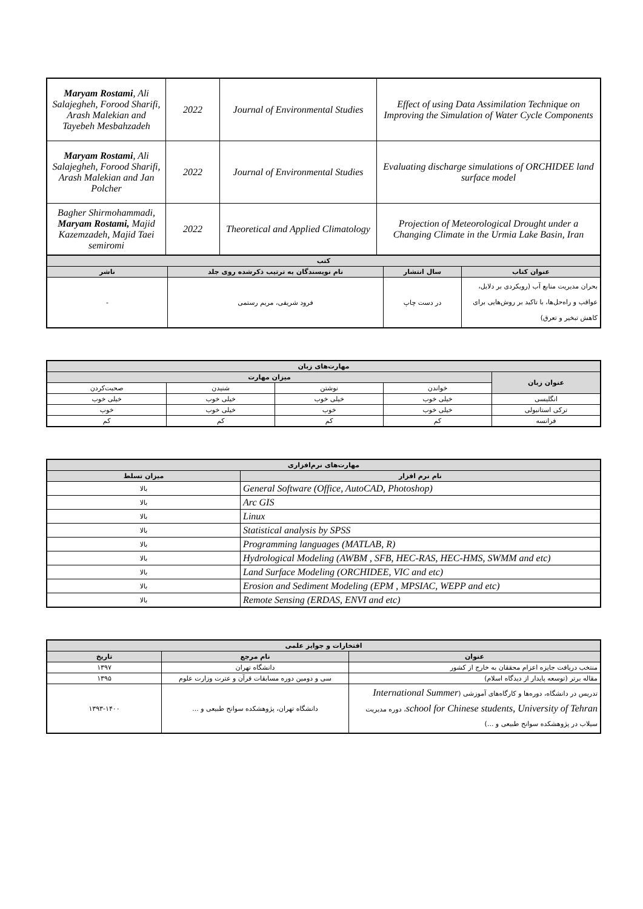| Effect of using Data Assimilation Technique on Improving the Simulation of Water Cycle Components | Journal of Environmental Studies | 2022 | Maryam Rostami , Ali Salajegheh, Forood Sharifi, Arash Malekian and Tayebeh Mesbahzadeh |
| Evaluating discharge simulations of ORCHIDEE land surface model | Journal of Environmental Studies | 2022 | Maryam Rostami , Ali Salajegheh, Forood Sharifi, Arash Malekian and Jan Polcher |
| Projection of Meteorological Drought under a Changing Climate in the Urmia Lake Basin, Iran | Theoretical and Applied Climatology | 2022 | Bagher Shirmohammadi, Maryam Rostami, Majid Kazemzadeh, Majid Taei semiromi |
| کتب | | | |
| --- | --- | --- | --- |
| عنوان کتاب | سال انتشار | نام نویسندگان به ترتیب ذکرشده روی جلد | ناشر |
| بحران مدیریت منابع آب (رویکردی بر دلایل، عواقب و راه‌حل‌ها، با تاکید بر روش‌هایی برای کاهش تبخیر و تعرق) | در دست چاپ | فرود شریفی، مریم رستمی | - |
| مهارت‌های زبان | | | | |
| --- | --- | --- | --- | --- |
| عنوان زبان | میزان مهارت | | | |
| | خواندن | نوشتن | شنیدن | صحبت‌کردن |
| انگلیسی | خیلی خوب | خیلی خوب | خیلی خوب | خیلی خوب |
| ترکی استانبولی | خیلی خوب | خوب | خیلی خوب | خوب |
| فرانسه | کم | کم | کم | کم |
| مهارت‌های نرم‌افزاری | |
| --- | --- |
| نام نرم افزار | میزان تسلط |
| General Software (Office, AutoCAD, Photoshop) | بالا |
| Arc GIS | بالا |
| Linux | بالا |
| Statistical analysis by SPSS | بالا |
| Programming languages (MATLAB, R) | بالا |
| Hydrological Modeling (AWBM , SFB, HEC-RAS, HEC-HMS, SWMM and etc) | بالا |
| Land Surface Modeling (ORCHIDEE, VIC and etc) | بالا |
| Erosion and Sediment Modeling (EPM , MPSIAC, WEPP and etc) | بالا |
| Remote Sensing (ERDAS, ENVI and etc) | بالا |
| افتخارات و جوایز علمی | | |
| --- | --- | --- |
| عنوان | نام مرجع | تاریخ |
| منتخب دریافت جایزه اعزام محققان به خارج از کشور | دانشگاه تهران | ۱۳۹۷ |
| مقاله برتر (توسعه پایدار از دیدگاه اسلام) | سی و دومین دوره مسابقات قرآن و عترت وزارت علوم | ۱۳۹۵ |
| تدریس در دانشگاه، دوره‌ها و کارگاه‌های آموزشی ( International Summer school for Chinese students, University of Tehran ، دوره مدیریت سیلاب در پژوهشکده سوانح طبیعی و ...) | دانشگاه تهران، پژوهشکده سوانح طبیعی و ... | ۱۳۹۳-۱۴۰۰ |